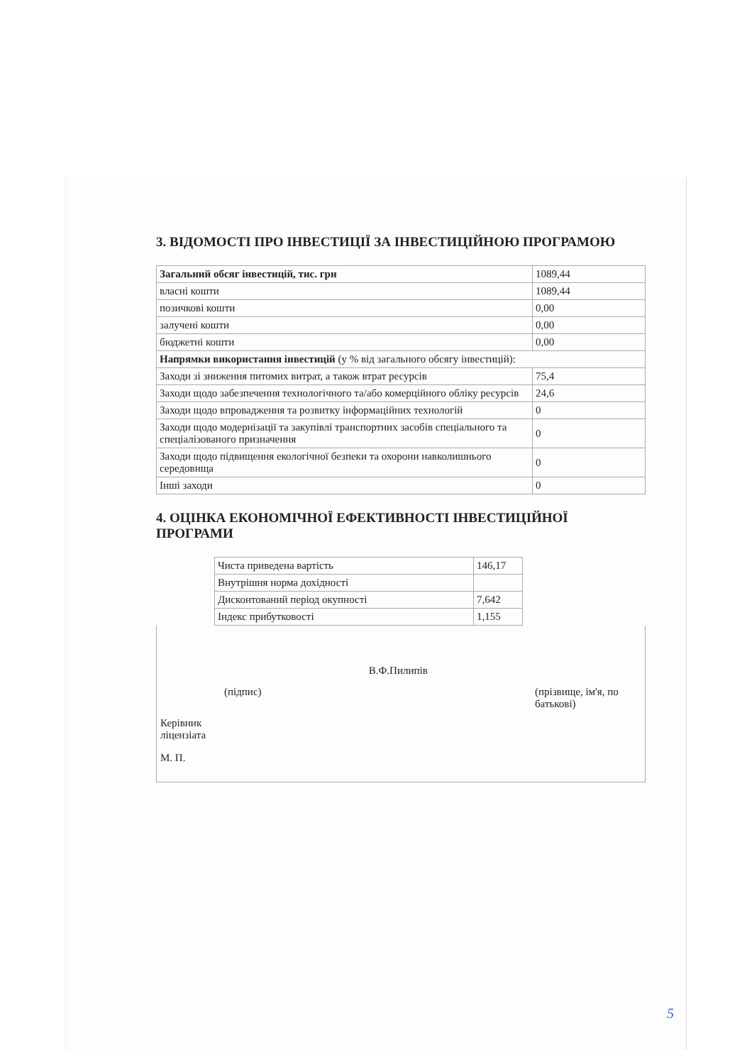3. ВІДОМОСТІ ПРО ІНВЕСТИЦІЇ ЗА ІНВЕСТИЦІЙНОЮ ПРОГРАМОЮ
| Загальний обсяг інвестицій, тис. грн | 1089,44 |
| власні кошти | 1089,44 |
| позичкові кошти | 0,00 |
| залучені кошти | 0,00 |
| бюджетні кошти | 0,00 |
| Напрямки використання інвестицій (у % від загального обсягу інвестицій): | |
| Заходи зі зниження питомих витрат, а також втрат ресурсів | 75,4 |
| Заходи щодо забезпечення технологічного та/або комерційного обліку ресурсів | 24,6 |
| Заходи щодо впровадження та розвитку інформаційних технологій | 0 |
| Заходи щодо модернізації та закупівлі транспортних засобів спеціального та спеціалізованого призначення | 0 |
| Заходи щодо підвищення екологічної безпеки та охорони навколишнього середовища | 0 |
| Інші заходи | 0 |
4. ОЦІНКА ЕКОНОМІЧНОЇ ЕФЕКТИВНОСТІ ІНВЕСТИЦІЙНОЇ ПРОГРАМИ
| Чиста приведена вартість | 146,17 |
| Внутрішня норма дохідності | |
| Дисконтований період окупності | 7,642 |
| Індекс прибутковості | 1,155 |
(підпис)
В.Ф.Пилипів
(прізвище, ім'я, по батькові)
Керівник
ліцензіата
М. П.
5